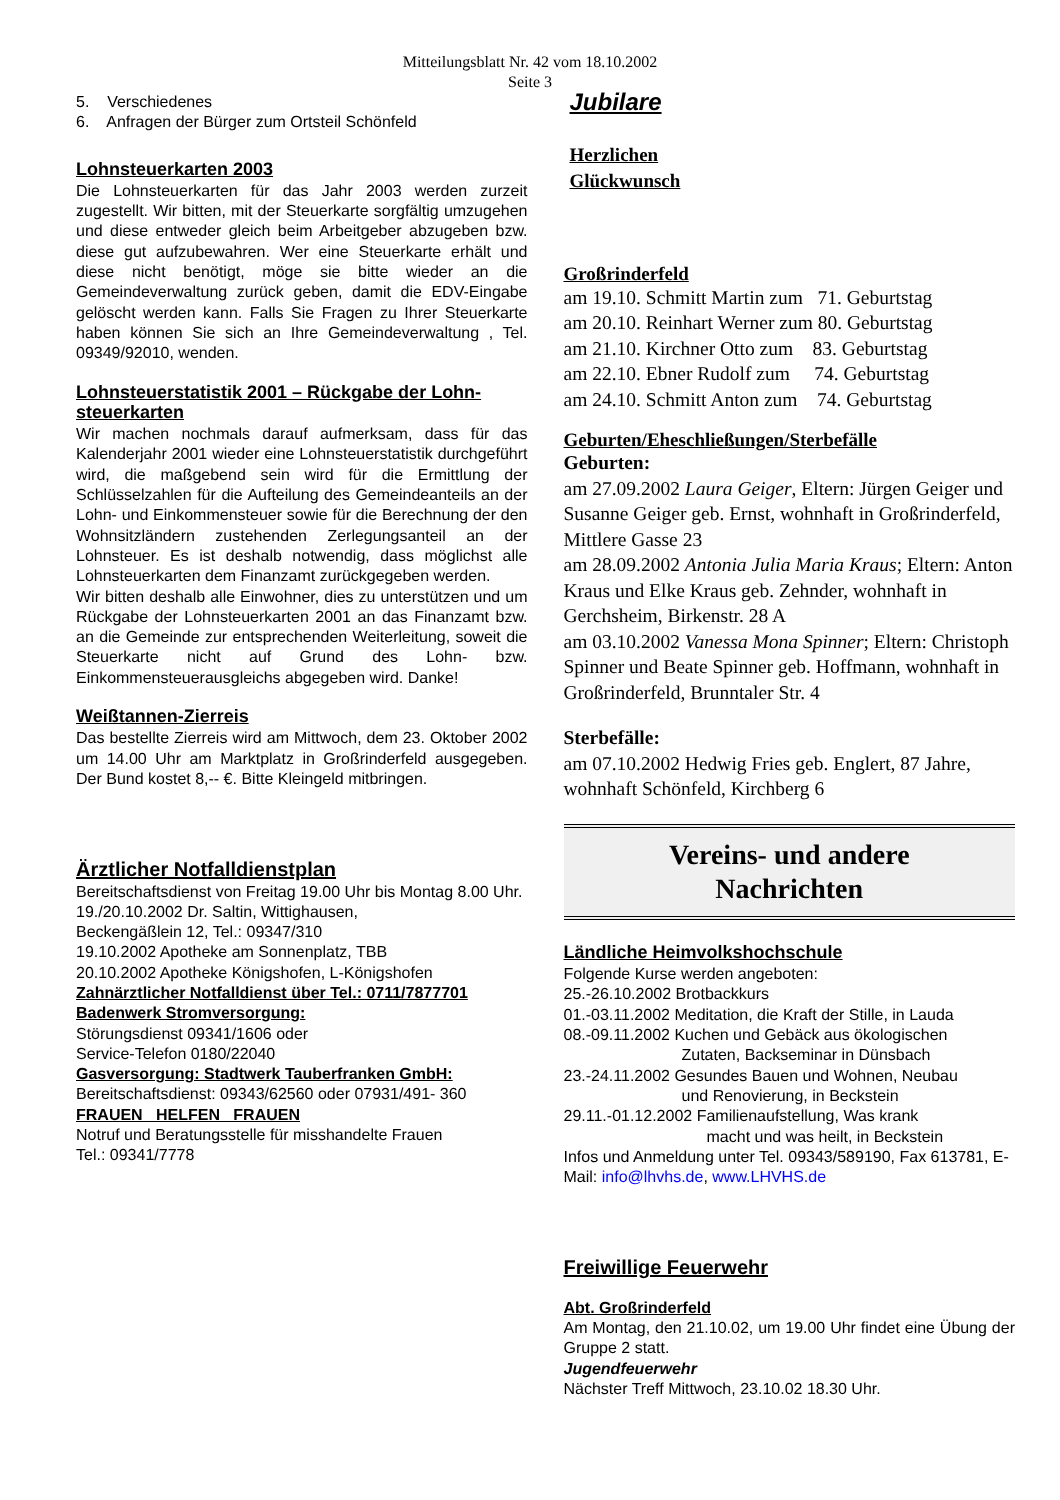Mitteilungsblatt Nr. 42 vom 18.10.2002
Seite 3
5. Verschiedenes
6. Anfragen der Bürger zum Ortsteil Schönfeld
Lohnsteuerkarten 2003
Die Lohnsteuerkarten für das Jahr 2003 werden zurzeit zugestellt. Wir bitten, mit der Steuerkarte sorgfältig umzugehen und diese entweder gleich beim Arbeitgeber abzugeben bzw. diese gut aufzubewahren. Wer eine Steuerkarte erhält und diese nicht benötigt, möge sie bitte wieder an die Gemeindeverwaltung zurück geben, damit die EDV-Eingabe gelöscht werden kann. Falls Sie Fragen zu Ihrer Steuerkarte haben können Sie sich an Ihre Gemeindeverwaltung , Tel. 09349/92010, wenden.
Lohnsteuerstatistik 2001 – Rückgabe der Lohn-steuerkarten
Wir machen nochmals darauf aufmerksam, dass für das Kalenderjahr 2001 wieder eine Lohnsteuerstatistik durchgeführt wird, die maßgebend sein wird für die Ermittlung der Schlüsselzahlen für die Aufteilung des Gemeindeanteils an der Lohn- und Einkommensteuer sowie für die Berechnung der den Wohnsitzländern zustehenden Zerlegungsanteil an der Lohnsteuer. Es ist deshalb notwendig, dass möglichst alle Lohnsteuerkarten dem Finanzamt zurückgegeben werden.
Wir bitten deshalb alle Einwohner, dies zu unterstützen und um Rückgabe der Lohnsteuerkarten 2001 an das Finanzamt bzw. an die Gemeinde zur entsprechenden Weiterleitung, soweit die Steuerkarte nicht auf Grund des Lohn- bzw. Einkommensteuerausgleichs abgegeben wird. Danke!
Weißtannen-Zierreis
Das bestellte Zierreis wird am Mittwoch, dem 23. Oktober 2002 um 14.00 Uhr am Marktplatz in Großrinderfeld ausgegeben. Der Bund kostet 8,-- €. Bitte Kleingeld mitbringen.
Ärztlicher Notfalldienstplan
Bereitschaftsdienst von Freitag 19.00 Uhr bis Montag 8.00 Uhr.
19./20.10.2002 Dr. Saltin, Wittighausen,
Beckengäßlein 12, Tel.: 09347/310
19.10.2002 Apotheke am Sonnenplatz, TBB
20.10.2002 Apotheke Königshofen, L-Königshofen
Zahnärztlicher Notfalldienst über Tel.: 0711/7877701
Badenwerk Stromversorgung:
Störungsdienst 09341/1606 oder
Service-Telefon 0180/22040
Gasversorgung: Stadtwerk Tauberfranken GmbH:
Bereitschaftsdienst: 09343/62560 oder 07931/491- 360
FRAUEN HELFEN FRAUEN
Notruf und Beratungsstelle für misshandelte Frauen
Tel.: 09341/7778
Jubilare
Herzlichen
Glückwunsch
Großrinderfeld
am 19.10. Schmitt Martin zum 71. Geburtstag
am 20.10. Reinhart Werner zum 80. Geburtstag
am 21.10. Kirchner Otto zum 83. Geburtstag
am 22.10. Ebner Rudolf zum 74. Geburtstag
am 24.10. Schmitt Anton zum 74. Geburtstag
Geburten/Eheschließungen/Sterbefälle
Geburten:
am 27.09.2002 Laura Geiger, Eltern: Jürgen Geiger und Susanne Geiger geb. Ernst, wohnhaft in Großrinderfeld, Mittlere Gasse 23
am 28.09.2002 Antonia Julia Maria Kraus; Eltern: Anton Kraus und Elke Kraus geb. Zehnder, wohnhaft in Gerchsheim, Birkenstr. 28 A
am 03.10.2002 Vanessa Mona Spinner; Eltern: Christoph Spinner und Beate Spinner geb. Hoffmann, wohnhaft in Großrinderfeld, Brunntaler Str. 4
Sterbefälle:
am 07.10.2002 Hedwig Fries geb. Englert, 87 Jahre, wohnhaft Schönfeld, Kirchberg 6
Vereins- und andere
Nachrichten
Ländliche Heimvolkshochschule
Folgende Kurse werden angeboten:
25.-26.10.2002 Brotbackkurs
01.-03.11.2002 Meditation, die Kraft der Stille, in Lauda
08.-09.11.2002 Kuchen und Gebäck aus ökologischen
Zutaten, Backseminar in Dünsbach
23.-24.11.2002 Gesundes Bauen und Wohnen, Neubau
und Renovierung, in Beckstein
29.11.-01.12.2002 Familienaufstellung, Was krank
macht und was heilt, in Beckstein
Infos und Anmeldung unter Tel. 09343/589190, Fax 613781, E-Mail: info@lhvhs.de, www.LHVHS.de
Freiwillige Feuerwehr
Abt. Großrinderfeld
Am Montag, den 21.10.02, um 19.00 Uhr findet eine Übung der Gruppe 2 statt.
Jugendfeuerwehr
Nächster Treff Mittwoch, 23.10.02 18.30 Uhr.